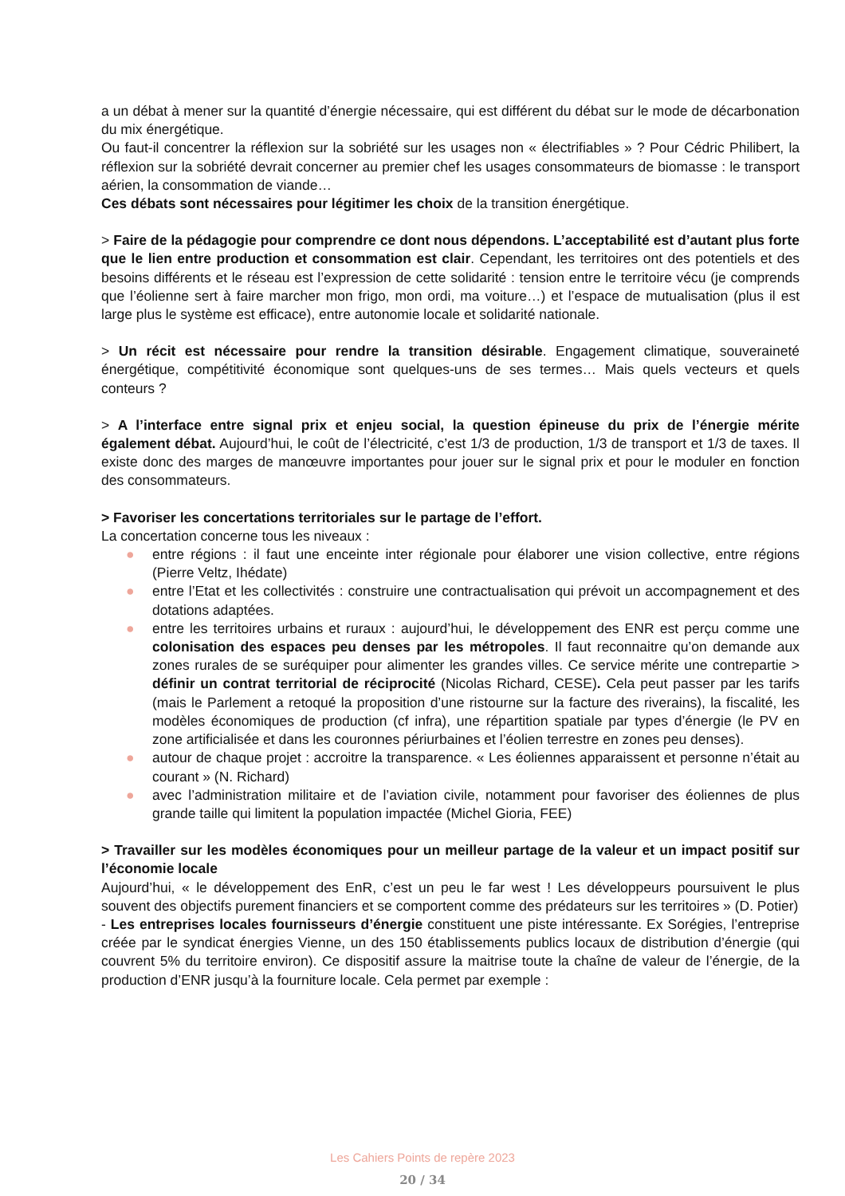a un débat à mener sur la quantité d’énergie nécessaire, qui est différent du débat sur le mode de décarbonation du mix énergétique.
Ou faut-il concentrer la réflexion sur la sobriété sur les usages non « électrifiables » ? Pour Cédric Philibert, la réflexion sur la sobriété devrait concerner au premier chef les usages consommateurs de biomasse : le transport aérien, la consommation de viande…
Ces débats sont nécessaires pour légitimer les choix de la transition énergétique.
> Faire de la pédagogie pour comprendre ce dont nous dépendons. L’acceptabilité est d’autant plus forte que le lien entre production et consommation est clair. Cependant, les territoires ont des potentiels et des besoins différents et le réseau est l’expression de cette solidarité : tension entre le territoire vécu (je comprends que l’éolienne sert à faire marcher mon frigo, mon ordi, ma voiture…) et l’espace de mutualisation (plus il est large plus le système est efficace), entre autonomie locale et solidarité nationale.
> Un récit est nécessaire pour rendre la transition désirable. Engagement climatique, souveraineté énergétique, compétitivité économique sont quelques-uns de ses termes… Mais quels vecteurs et quels conteurs ?
> A l’interface entre signal prix et enjeu social, la question épineuse du prix de l’énergie mérite également débat. Aujourd’hui, le coût de l’électricité, c’est 1/3 de production, 1/3 de transport et 1/3 de taxes. Il existe donc des marges de manœuvre importantes pour jouer sur le signal prix et pour le moduler en fonction des consommateurs.
> Favoriser les concertations territoriales sur le partage de l’effort.
La concertation concerne tous les niveaux :
● entre régions : il faut une enceinte inter régionale pour élaborer une vision collective, entre régions (Pierre Veltz, Ihédate)
● entre l’Etat et les collectivités : construire une contractualisation qui prévoit un accompagnement et des dotations adaptées.
● entre les territoires urbains et ruraux : aujourd’hui, le développement des ENR est perçu comme une colonisation des espaces peu denses par les métropoles. Il faut reconnaitre qu’on demande aux zones rurales de se suréquiper pour alimenter les grandes villes. Ce service mérite une contrepartie > définir un contrat territorial de réciprocité (Nicolas Richard, CESE). Cela peut passer par les tarifs (mais le Parlement a retoqué la proposition d’une ristourne sur la facture des riverains), la fiscalité, les modèles économiques de production (cf infra), une répartition spatiale par types d’énergie (le PV en zone artificialisée et dans les couronnes périurbaines et l’éolien terrestre en zones peu denses).
● autour de chaque projet : accroitre la transparence. « Les éoliennes apparaissent et personne n’était au courant » (N. Richard)
● avec l’administration militaire et de l’aviation civile, notamment pour favoriser des éoliennes de plus grande taille qui limitent la population impactée (Michel Gioria, FEE)
> Travailler sur les modèles économiques pour un meilleur partage de la valeur et un impact positif sur l’économie locale
Aujourd’hui, « le développement des EnR, c’est un peu le far west ! Les développeurs poursuivent le plus souvent des objectifs purement financiers et se comportent comme des prédateurs sur les territoires » (D. Potier)
- Les entreprises locales fournisseurs d’énergie constituent une piste intéressante. Ex Sorégies, l’entreprise créée par le syndicat énergies Vienne, un des 150 établissements publics locaux de distribution d’énergie (qui couvrent 5% du territoire environ). Ce dispositif assure la maitrise toute la chaîne de valeur de l’énergie, de la production d’ENR jusqu’à la fourniture locale. Cela permet par exemple :
Les Cahiers Points de repère 2023
20 / 34